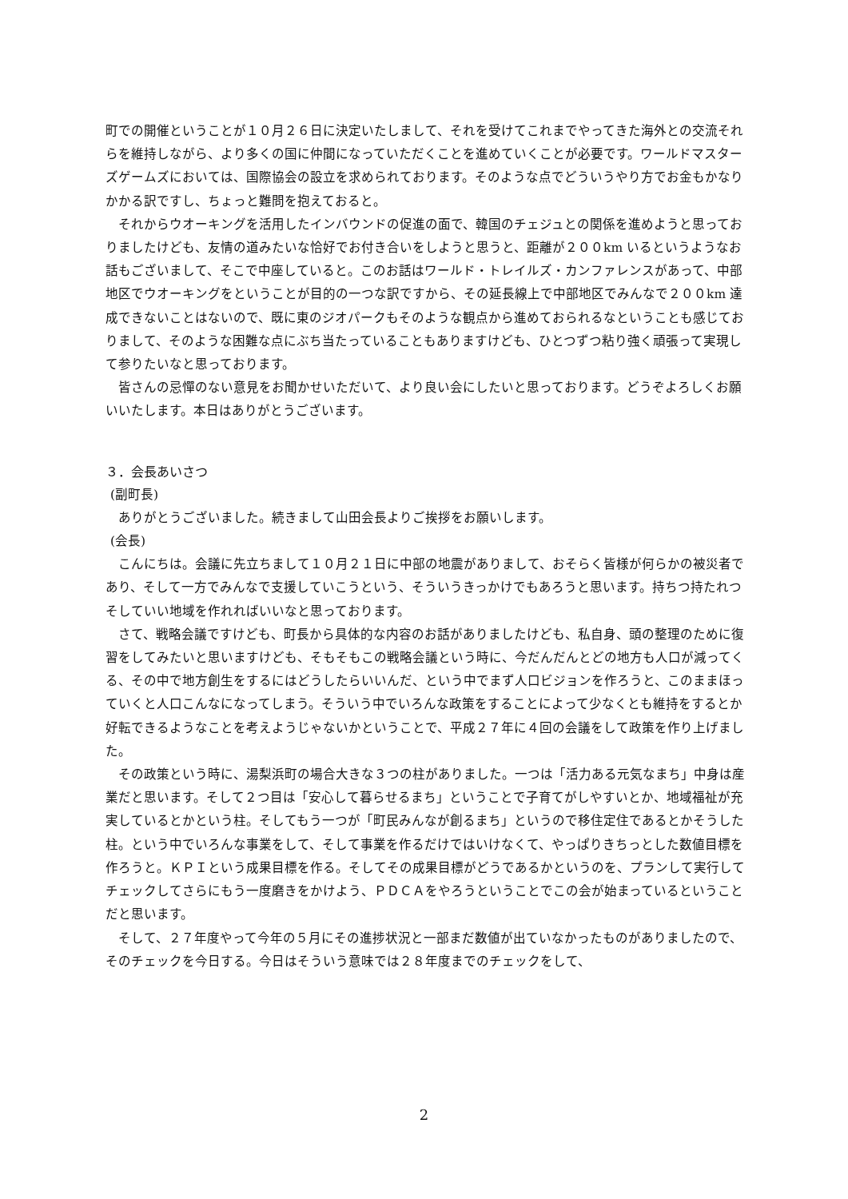町での開催ということが１０月２６日に決定いたしまして、それを受けてこれまでやってきた海外との交流それらを維持しながら、より多くの国に仲間になっていただくことを進めていくことが必要です。ワールドマスターズゲームズにおいては、国際協会の設立を求められております。そのような点でどういうやり方でお金もかなりかかる訳ですし、ちょっと難問を抱えておると。
それからウオーキングを活用したインバウンドの促進の面で、韓国のチェジュとの関係を進めようと思っておりましたけども、友情の道みたいな恰好でお付き合いをしようと思うと、距離が２００km いるというようなお話もございまして、そこで中座していると。このお話はワールド・トレイルズ・カンファレンスがあって、中部地区でウオーキングをということが目的の一つな訳ですから、その延長線上で中部地区でみんなで２００km 達成できないことはないので、既に東のジオパークもそのような観点から進めておられるなということも感じておりまして、そのような困難な点にぶち当たっていることもありますけども、ひとつずつ粘り強く頑張って実現して参りたいなと思っております。
皆さんの忌憚のない意見をお聞かせいただいて、より良い会にしたいと思っております。どうぞよろしくお願いいたします。本日はありがとうございます。
３．会長あいさつ
(副町長)
ありがとうございました。続きまして山田会長よりご挨拶をお願いします。
(会長)
こんにちは。会議に先立ちまして１０月２１日に中部の地震がありまして、おそらく皆様が何らかの被災者であり、そして一方でみんなで支援していこうという、そういうきっかけでもあろうと思います。持ちつ持たれつそしていい地域を作れればいいなと思っております。
さて、戦略会議ですけども、町長から具体的な内容のお話がありましたけども、私自身、頭の整理のために復習をしてみたいと思いますけども、そもそもこの戦略会議という時に、今だんだんとどの地方も人口が減ってくる、その中で地方創生をするにはどうしたらいいんだ、という中でまず人口ビジョンを作ろうと、このままほっていくと人口こんなになってしまう。そういう中でいろんな政策をすることによって少なくとも維持をするとか好転できるようなことを考えようじゃないかということで、平成２７年に４回の会議をして政策を作り上げました。
その政策という時に、湯梨浜町の場合大きな３つの柱がありました。一つは「活力ある元気なまち」中身は産業だと思います。そして２つ目は「安心して暮らせるまち」ということで子育てがしやすいとか、地域福祉が充実しているとかという柱。そしてもう一つが「町民みんなが創るまち」というので移住定住であるとかそうした柱。という中でいろんな事業をして、そして事業を作るだけではいけなくて、やっぱりきちっとした数値目標を作ろうと。ＫＰＩという成果目標を作る。そしてその成果目標がどうであるかというのを、プランして実行してチェックしてさらにもう一度磨きをかけよう、ＰＤＣＡをやろうということでこの会が始まっているということだと思います。
そして、２７年度やって今年の５月にその進捗状況と一部まだ数値が出ていなかったものがありましたので、そのチェックを今日する。今日はそういう意味では２８年度までのチェックをして、
2